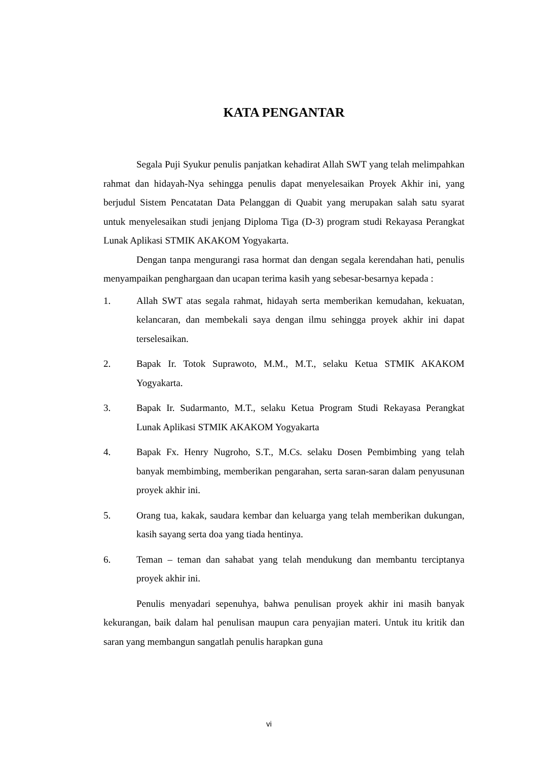KATA PENGANTAR
Segala Puji Syukur penulis panjatkan kehadirat Allah SWT yang telah melimpahkan rahmat dan hidayah-Nya sehingga penulis dapat menyelesaikan Proyek Akhir ini, yang berjudul Sistem Pencatatan Data Pelanggan di Quabit yang merupakan salah satu syarat untuk menyelesaikan studi jenjang Diploma Tiga (D-3) program studi Rekayasa Perangkat Lunak Aplikasi STMIK AKAKOM Yogyakarta.
Dengan tanpa mengurangi rasa hormat dan dengan segala kerendahan hati, penulis menyampaikan penghargaan dan ucapan terima kasih yang sebesar-besarnya kepada :
1. Allah SWT atas segala rahmat, hidayah serta memberikan kemudahan, kekuatan, kelancaran, dan membekali saya dengan ilmu sehingga proyek akhir ini dapat terselesaikan.
2. Bapak Ir. Totok Suprawoto, M.M., M.T., selaku Ketua STMIK AKAKOM Yogyakarta.
3. Bapak Ir. Sudarmanto, M.T., selaku Ketua Program Studi Rekayasa Perangkat Lunak Aplikasi STMIK AKAKOM Yogyakarta
4. Bapak Fx. Henry Nugroho, S.T., M.Cs. selaku Dosen Pembimbing yang telah banyak membimbing, memberikan pengarahan, serta saran-saran dalam penyusunan proyek akhir ini.
5. Orang tua, kakak, saudara kembar dan keluarga yang telah memberikan dukungan, kasih sayang serta doa yang tiada hentinya.
6. Teman – teman dan sahabat yang telah mendukung dan membantu terciptanya proyek akhir ini.
Penulis menyadari sepenuhya, bahwa penulisan proyek akhir ini masih banyak kekurangan, baik dalam hal penulisan maupun cara penyajian materi. Untuk itu kritik dan saran yang membangun sangatlah penulis harapkan guna
vi